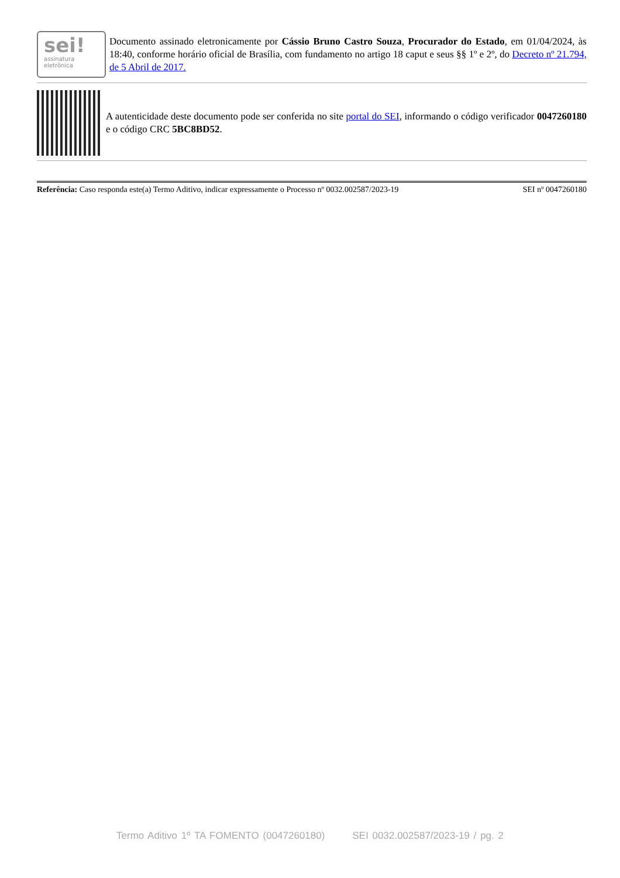sei!
assinatura
eletrônica
Documento assinado eletronicamente por Cássio Bruno Castro Souza, Procurador do Estado, em 01/04/2024, às 18:40, conforme horário oficial de Brasília, com fundamento no artigo 18 caput e seus §§ 1º e 2º, do Decreto nº 21.794, de 5 Abril de 2017.
A autenticidade deste documento pode ser conferida no site portal do SEI, informando o código verificador 0047260180 e o código CRC 5BC8BD52.
Referência: Caso responda este(a) Termo Aditivo, indicar expressamente o Processo nº 0032.002587/2023-19 SEI nº 0047260180
Termo Aditivo 1º TA FOMENTO (0047260180) SEI 0032.002587/2023-19 / pg. 2